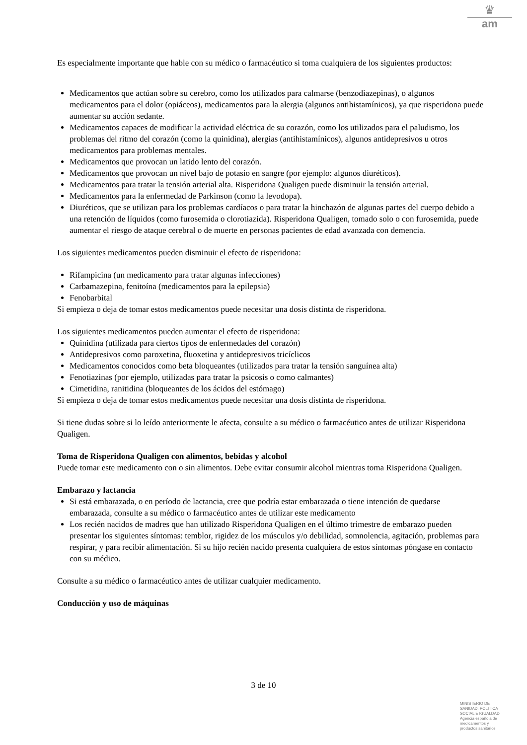♛
am
Es especialmente importante que hable con su médico o farmacéutico si toma cualquiera de los siguientes productos:
Medicamentos que actúan sobre su cerebro, como los utilizados para calmarse (benzodiazepinas), o algunos medicamentos para el dolor (opiáceos), medicamentos para la alergia (algunos antihistamínicos), ya que risperidona puede aumentar su acción sedante.
Medicamentos capaces de modificar la actividad eléctrica de su corazón, como los utilizados para el paludismo, los problemas del ritmo del corazón (como la quinidina), alergias (antihistamínicos), algunos antidepresivos u otros medicamentos para problemas mentales.
Medicamentos que provocan un latido lento del corazón.
Medicamentos que provocan un nivel bajo de potasio en sangre (por ejemplo: algunos diuréticos).
Medicamentos para tratar la tensión arterial alta. Risperidona Qualigen puede disminuir la tensión arterial.
Medicamentos para la enfermedad de Parkinson (como la levodopa).
Diuréticos, que se utilizan para los problemas cardíacos o para tratar la hinchazón de algunas partes del cuerpo debido a una retención de líquidos (como furosemida o clorotiazida). Risperidona Qualigen, tomado solo o con furosemida, puede aumentar el riesgo de ataque cerebral o de muerte en personas pacientes de edad avanzada con demencia.
Los siguientes medicamentos pueden disminuir el efecto de risperidona:
Rifampicina (un medicamento para tratar algunas infecciones)
Carbamazepina, fenitoína (medicamentos para la epilepsia)
Fenobarbital
Si empieza o deja de tomar estos medicamentos puede necesitar una dosis distinta de risperidona.
Los siguientes medicamentos pueden aumentar el efecto de risperidona:
Quinidina (utilizada para ciertos tipos de enfermedades del corazón)
Antidepresivos como paroxetina, fluoxetina y antidepresivos tricíclicos
Medicamentos conocidos como beta bloqueantes (utilizados para tratar la tensión sanguínea alta)
Fenotiazinas (por ejemplo, utilizadas para tratar la psicosis o como calmantes)
Cimetidina, ranitidina (bloqueantes de los ácidos del estómago)
Si empieza o deja de tomar estos medicamentos puede necesitar una dosis distinta de risperidona.
Si tiene dudas sobre si lo leído anteriormente le afecta, consulte a su médico o farmacéutico antes de utilizar Risperidona Qualigen.
Toma de Risperidona Qualigen con alimentos, bebidas y alcohol
Puede tomar este medicamento con o sin alimentos. Debe evitar consumir alcohol mientras toma Risperidona Qualigen.
Embarazo y lactancia
Si está embarazada, o en período de lactancia, cree que podría estar embarazada o tiene intención de quedarse embarazada, consulte a su médico o farmacéutico antes de utilizar este medicamento
Los recién nacidos de madres que han utilizado Risperidona Qualigen en el último trimestre de embarazo pueden presentar los siguientes síntomas: temblor, rigidez de los músculos y/o debilidad, somnolencia, agitación, problemas para respirar, y para recibir alimentación. Si su hijo recién nacido presenta cualquiera de estos síntomas póngase en contacto con su médico.
Consulte a su médico o farmacéutico antes de utilizar cualquier medicamento.
Conducción y uso de máquinas
3 de 10
MINISTERIO DE
SANIDAD, POLITICA
SOCIAL E IGUALDAD
Agencia española de
medicamentos y
productos sanitarios